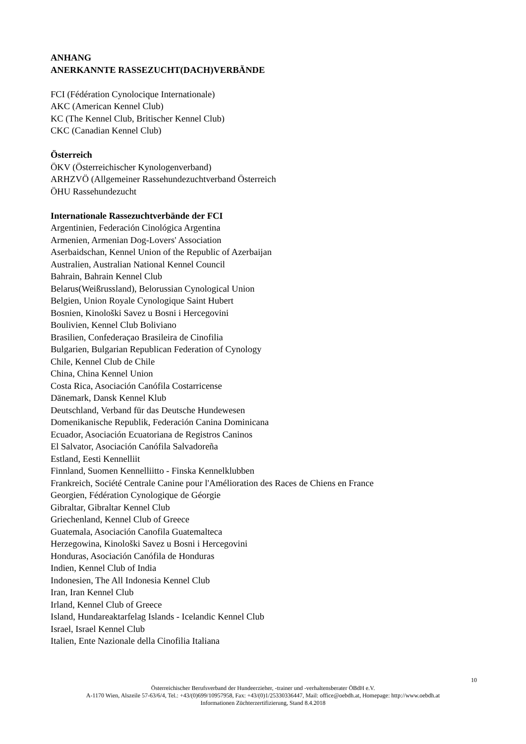ANHANG
ANERKANNTE RASSEZUCHT(DACH)VERBÄNDE
FCI (Fédération Cynolocique Internationale)
AKC (American Kennel Club)
KC (The Kennel Club, Britischer Kennel Club)
CKC (Canadian Kennel Club)
Österreich
ÖKV (Österreichischer Kynologenverband)
ARHZVÖ (Allgemeiner Rassehundezuchtverband Österreich
ÖHU Rassehundezucht
Internationale Rassezuchtverbände der FCI
Argentinien, Federación Cinológica Argentina
Armenien, Armenian Dog-Lovers' Association
Aserbaidschan, Kennel Union of the Republic of Azerbaijan
Australien, Australian National Kennel Council
Bahrain, Bahrain Kennel Club
Belarus(Weißrussland), Belorussian Cynological Union
Belgien, Union Royale Cynologique Saint Hubert
Bosnien, Kinološki Savez u Bosni i Hercegovini
Boulivien, Kennel Club Boliviano
Brasilien, Confederaçao Brasileira de Cinofilia
Bulgarien, Bulgarian Republican Federation of Cynology
Chile, Kennel Club de Chile
China, China Kennel Union
Costa Rica, Asociación Canófila Costarricense
Dänemark, Dansk Kennel Klub
Deutschland, Verband für das Deutsche Hundewesen
Domenikanische Republik, Federación Canina Dominicana
Ecuador, Asociación Ecuatoriana de Registros Caninos
El Salvator, Asociación Canófila Salvadoreña
Estland, Eesti Kennelliit
Finnland, Suomen Kennelliitto - Finska Kennelklubben
Frankreich, Société Centrale Canine pour l'Amélioration des Races de Chiens en France
Georgien, Fédération Cynologique de Géorgie
Gibraltar, Gibraltar Kennel Club
Griechenland, Kennel Club of Greece
Guatemala, Asociación Canofila Guatemalteca
Herzegowina, Kinološki Savez u Bosni i Hercegovini
Honduras, Asociación Canófila de Honduras
Indien, Kennel Club of India
Indonesien, The All Indonesia Kennel Club
Iran, Iran Kennel Club
Irland, Kennel Club of Greece
Island, Hundareaktarfelag Islands - Icelandic Kennel Club
Israel, Israel Kennel Club
Italien, Ente Nazionale della Cinofilia Italiana
10
Österreichischer Berufsverband der Hundeerzieher, -trainer und -verhaltensberater ÖBdH e.V.
A-1170 Wien, Alszeile 57-63/6/4, Tel.: +43/(0)699/10957958, Fax: +43/(0)1/25330336447, Mail: office@oebdh.at, Homepage: http://www.oebdh.at
Informationen Züchterzertifizierung, Stand 8.4.2018